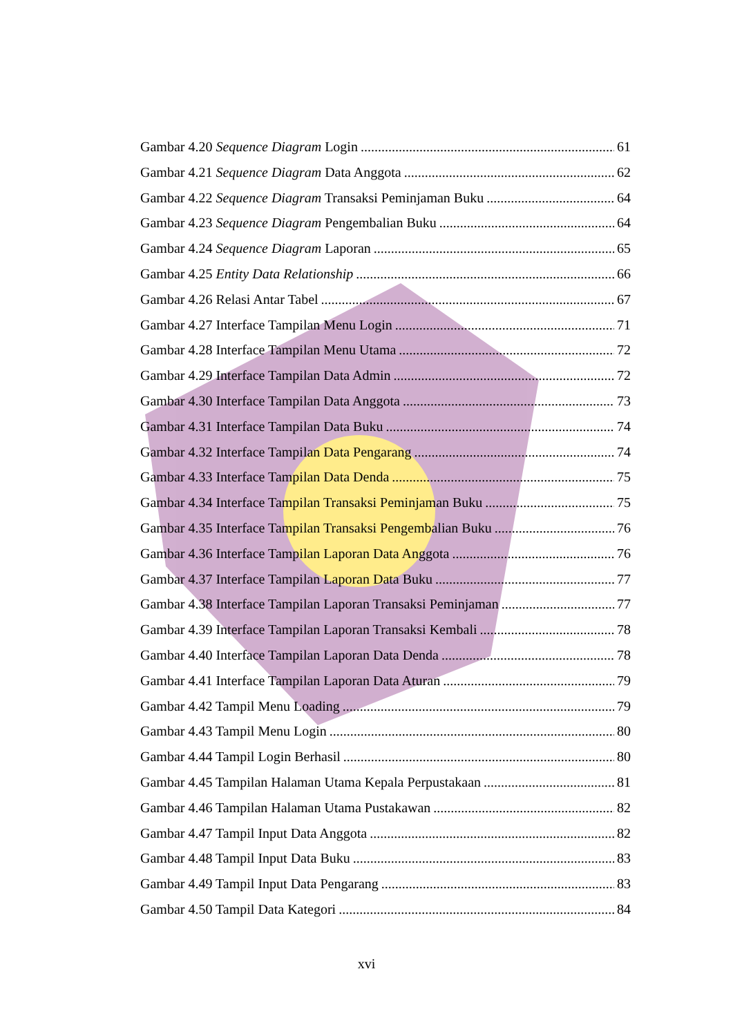Gambar 4.20 Sequence Diagram Login 61
Gambar 4.21 Sequence Diagram Data Anggota 62
Gambar 4.22 Sequence Diagram Transaksi Peminjaman Buku 64
Gambar 4.23 Sequence Diagram Pengembalian Buku 64
Gambar 4.24 Sequence Diagram Laporan 65
Gambar 4.25 Entity Data Relationship 66
Gambar 4.26 Relasi Antar Tabel 67
Gambar 4.27 Interface Tampilan Menu Login 71
Gambar 4.28 Interface Tampilan Menu Utama 72
Gambar 4.29 Interface Tampilan Data Admin 72
Gambar 4.30 Interface Tampilan Data Anggota 73
Gambar 4.31 Interface Tampilan Data Buku 74
Gambar 4.32 Interface Tampilan Data Pengarang 74
Gambar 4.33 Interface Tampilan Data Denda 75
Gambar 4.34 Interface Tampilan Transaksi Peminjaman Buku 75
Gambar 4.35 Interface Tampilan Transaksi Pengembalian Buku 76
Gambar 4.36 Interface Tampilan Laporan Data Anggota 76
Gambar 4.37 Interface Tampilan Laporan Data Buku 77
Gambar 4.38 Interface Tampilan Laporan Transaksi Peminjaman 77
Gambar 4.39 Interface Tampilan Laporan Transaksi Kembali 78
Gambar 4.40 Interface Tampilan Laporan Data Denda 78
Gambar 4.41 Interface Tampilan Laporan Data Aturan 79
Gambar 4.42 Tampil Menu Loading 79
Gambar 4.43 Tampil Menu Login 80
Gambar 4.44 Tampil Login Berhasil 80
Gambar 4.45 Tampilan Halaman Utama Kepala Perpustakaan 81
Gambar 4.46 Tampilan Halaman Utama Pustakawan 82
Gambar 4.47 Tampil Input Data Anggota 82
Gambar 4.48 Tampil Input Data Buku 83
Gambar 4.49 Tampil Input Data Pengarang 83
Gambar 4.50 Tampil Data Kategori 84
xvi